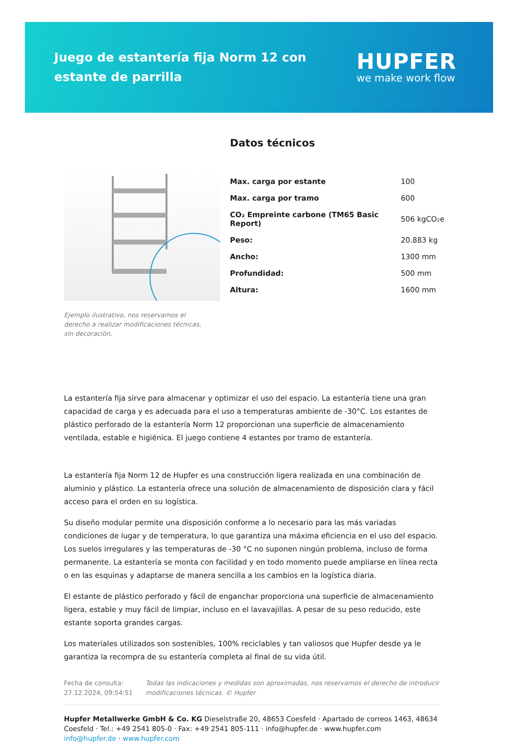Juego de estantería fija Norm 12 con estante de parrilla
HUPFER
we make work flow
Ejemplo ilustrativo, nos reservamos el derecho a realizar modificaciones técnicas, sin decoración.
Datos técnicos
| Max. carga por estante | 100 |
| Max. carga por tramo | 600 |
| CO₂ Empreinte carbone (TM65 Basic Report) | 506 kgCO₂e |
| Peso: | 20.883 kg |
| Ancho: | 1300 mm |
| Profundidad: | 500 mm |
| Altura: | 1600 mm |
La estantería fija sirve para almacenar y optimizar el uso del espacio. La estantería tiene una gran capacidad de carga y es adecuada para el uso a temperaturas ambiente de -30°C. Los estantes de plástico perforado de la estantería Norm 12 proporcionan una superficie de almacenamiento ventilada, estable e higiénica. El juego contiene 4 estantes por tramo de estantería.
La estantería fija Norm 12 de Hupfer es una construcción ligera realizada en una combinación de aluminio y plástico. La estantería ofrece una solución de almacenamiento de disposición clara y fácil acceso para el orden en su logística.
Su diseño modular permite una disposición conforme a lo necesario para las más variadas condiciones de lugar y de temperatura, lo que garantiza una máxima eficiencia en el uso del espacio. Los suelos irregulares y las temperaturas de -30 °C no suponen ningún problema, incluso de forma permanente. La estantería se monta con facilidad y en todo momento puede ampliarse en línea recta o en las esquinas y adaptarse de manera sencilla a los cambios en la logística diaria.
El estante de plástico perforado y fácil de enganchar proporciona una superficie de almacenamiento ligera, estable y muy fácil de limpiar, incluso en el lavavajillas. A pesar de su peso reducido, este estante soporta grandes cargas.
Los materiales utilizados son sostenibles, 100% reciclables y tan valiosos que Hupfer desde ya le garantiza la recompra de su estantería completa al final de su vida útil.
Fecha de consulta: 27.12.2024, 09:54:51
Todas las indicaciones y medidas son aproximadas, nos reservamos el derecho de introducir modificaciones técnicas. © Hupfer
Hupfer Metallwerke GmbH & Co. KG Dieselstraße 20, 48653 Coesfeld · Apartado de correos 1463, 48634 Coesfeld · Tel.: +49 2541 805-0 · Fax: +49 2541 805-111 · info@hupfer.de · www.hupfer.com
info@hupfer.de · www.hupfer.com